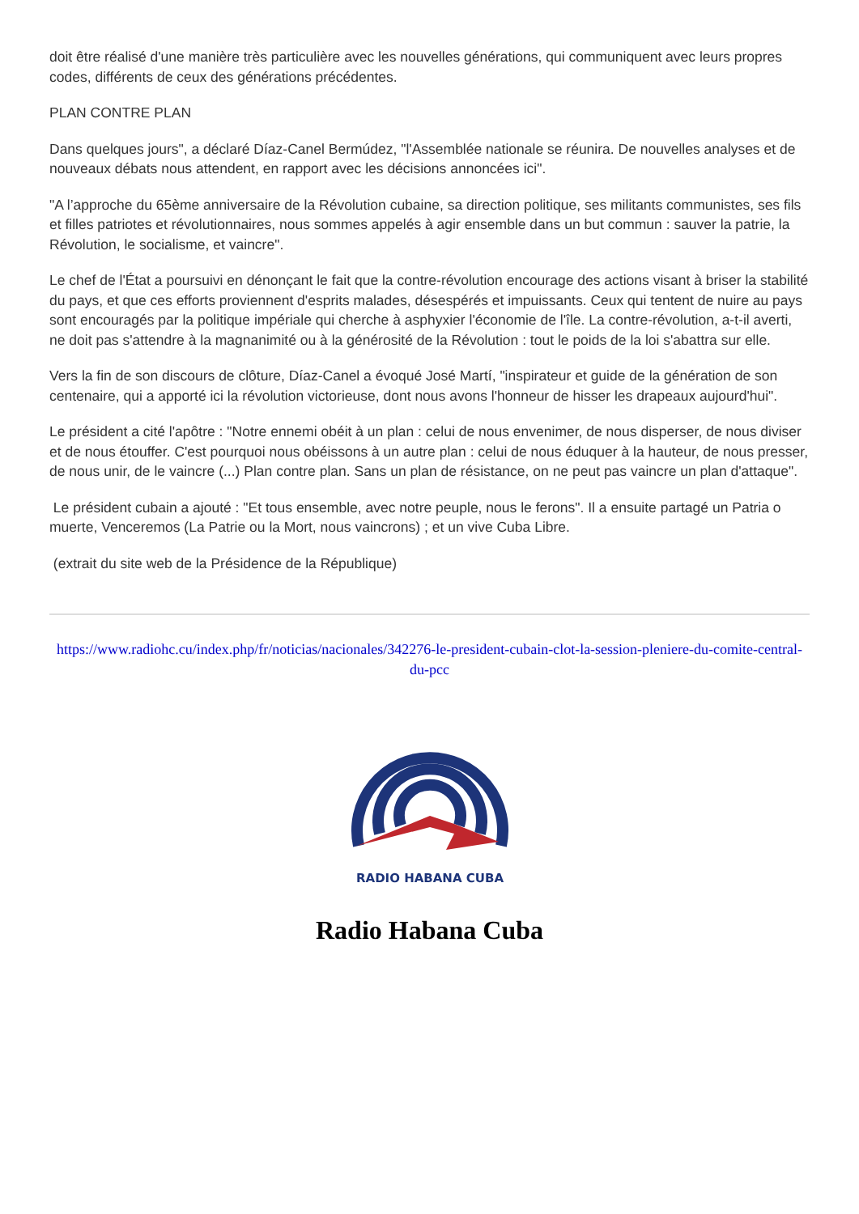doit être réalisé d'une manière très particulière avec les nouvelles générations, qui communiquent avec leurs propres codes, différents de ceux des générations précédentes.
PLAN CONTRE PLAN
Dans quelques jours", a déclaré Díaz-Canel Bermúdez, "l'Assemblée nationale se réunira. De nouvelles analyses et de nouveaux débats nous attendent, en rapport avec les décisions annoncées ici".
"A l’approche du 65ème anniversaire de la Révolution cubaine, sa direction politique, ses militants communistes, ses fils et filles patriotes et révolutionnaires, nous sommes appelés à agir ensemble dans un but commun : sauver la patrie, la Révolution, le socialisme, et vaincre".
Le chef de l'État a poursuivi en dénonçant le fait que la contre-révolution encourage des actions visant à briser la stabilité du pays, et que ces efforts proviennent d'esprits malades, désespérés et impuissants. Ceux qui tentent de nuire au pays sont encouragés par la politique impériale qui cherche à asphyxier l'économie de l'île. La contre-révolution, a-t-il averti, ne doit pas s'attendre à la magnanimité ou à la générosité de la Révolution : tout le poids de la loi s'abattra sur elle.
Vers la fin de son discours de clôture, Díaz-Canel a évoqué José Martí, "inspirateur et guide de la génération de son centenaire, qui a apporté ici la révolution victorieuse, dont nous avons l'honneur de hisser les drapeaux aujourd'hui".
Le président a cité l'apôtre : "Notre ennemi obéit à un plan : celui de nous envenimer, de nous disperser, de nous diviser et de nous étouffer. C'est pourquoi nous obéissons à un autre plan : celui de nous éduquer à la hauteur, de nous presser, de nous unir, de le vaincre (...) Plan contre plan. Sans un plan de résistance, on ne peut pas vaincre un plan d'attaque".
Le président cubain a ajouté : "Et tous ensemble, avec notre peuple, nous le ferons". Il a ensuite partagé un Patria o muerte, Venceremos (La Patrie ou la Mort, nous vaincrons) ; et un vive Cuba Libre.
(extrait du site web de la Présidence de la République)
https://www.radiohc.cu/index.php/fr/noticias/nacionales/342276-le-president-cubain-clot-la-session-pleniere-du-comite-central-du-pcc
RADIO HABANA CUBA
Radio Habana Cuba